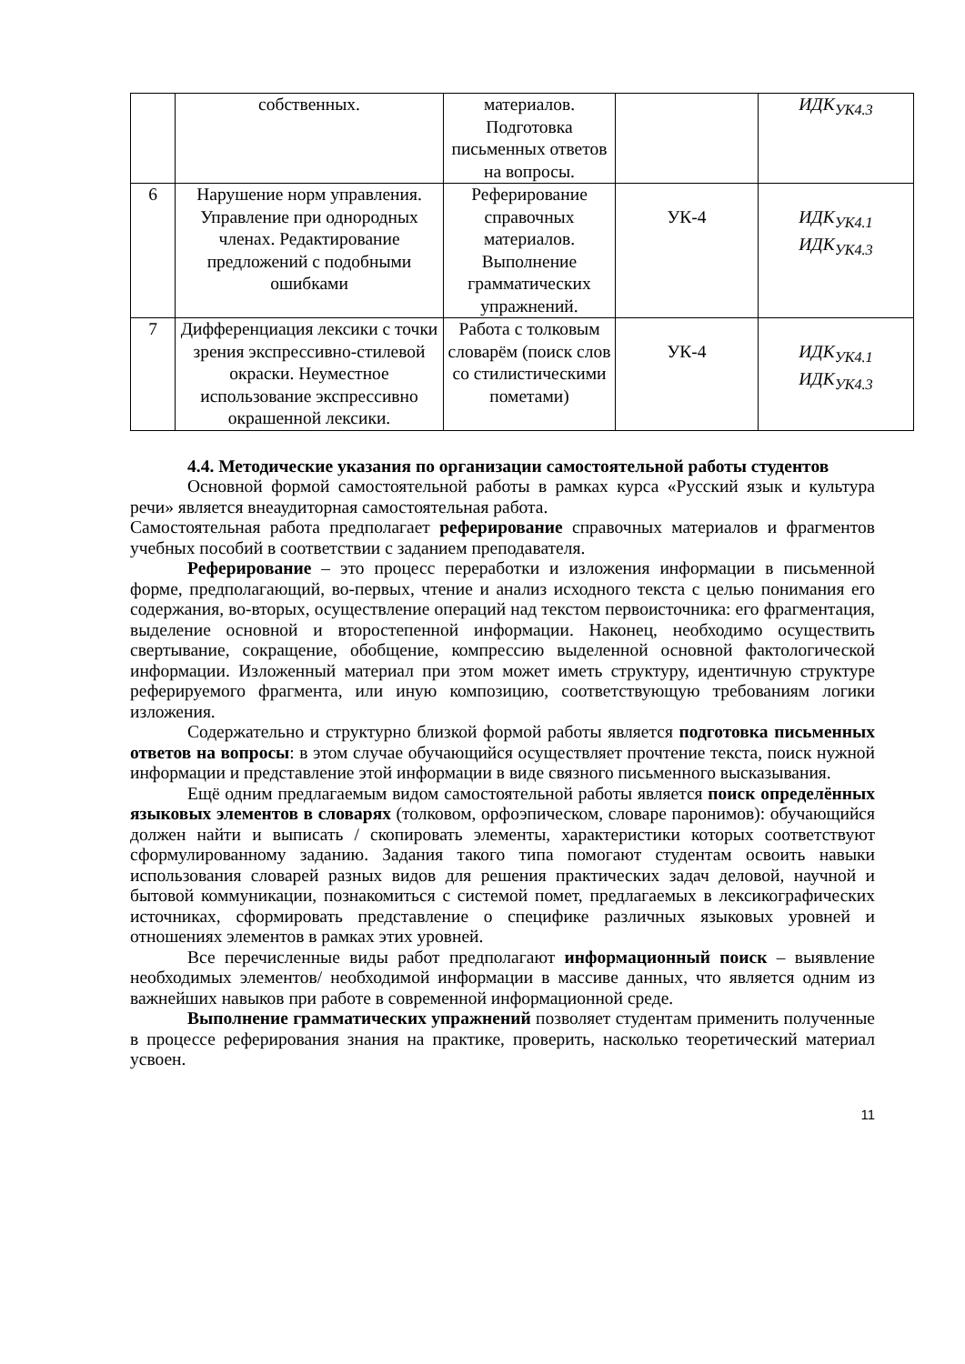| | собственных. | материалов. Подготовка письменных ответов на вопросы. | | ИДК<sub>УК4.3</sub> |
| 6 | Нарушение норм управления. Управление при однородных членах. Редактирование предложений с подобными ошибками | Реферирование справочных материалов. Выполнение грамматических упражнений. | УК-4 | ИДК<sub>УК4.1</sub> ИДК<sub>УК4.3</sub> |
| 7 | Дифференциация лексики с точки зрения экспрессивно-стилевой окраски. Неуместное использование экспрессивно окрашенной лексики. | Работа с толковым словарём (поиск слов со стилистическими пометами) | УК-4 | ИДК<sub>УК4.1</sub> ИДК<sub>УК4.3</sub> |
4.4. Методические указания по организации самостоятельной работы студентов
Основной формой самостоятельной работы в рамках курса «Русский язык и культура речи» является внеаудиторная самостоятельная работа.
Самостоятельная работа предполагает реферирование справочных материалов и фрагментов учебных пособий в соответствии с заданием преподавателя.
Реферирование – это процесс переработки и изложения информации в письменной форме, предполагающий, во-первых, чтение и анализ исходного текста с целью понимания его содержания, во-вторых, осуществление операций над текстом первоисточника: его фрагментация, выделение основной и второстепенной информации. Наконец, необходимо осуществить свертывание, сокращение, обобщение, компрессию выделенной основной фактологической информации. Изложенный материал при этом может иметь структуру, идентичную структуре реферируемого фрагмента, или иную композицию, соответствующую требованиям логики изложения.
Содержательно и структурно близкой формой работы является подготовка письменных ответов на вопросы: в этом случае обучающийся осуществляет прочтение текста, поиск нужной информации и представление этой информации в виде связного письменного высказывания.
Ещё одним предлагаемым видом самостоятельной работы является поиск определённых языковых элементов в словарях (толковом, орфоэпическом, словаре паронимов): обучающийся должен найти и выписать / скопировать элементы, характеристики которых соответствуют сформулированному заданию. Задания такого типа помогают студентам освоить навыки использования словарей разных видов для решения практических задач деловой, научной и бытовой коммуникации, познакомиться с системой помет, предлагаемых в лексикографических источниках, сформировать представление о специфике различных языковых уровней и отношениях элементов в рамках этих уровней.
Все перечисленные виды работ предполагают информационный поиск – выявление необходимых элементов/ необходимой информации в массиве данных, что является одним из важнейших навыков при работе в современной информационной среде.
Выполнение грамматических упражнений позволяет студентам применить полученные в процессе реферирования знания на практике, проверить, насколько теоретический материал усвоен.
11